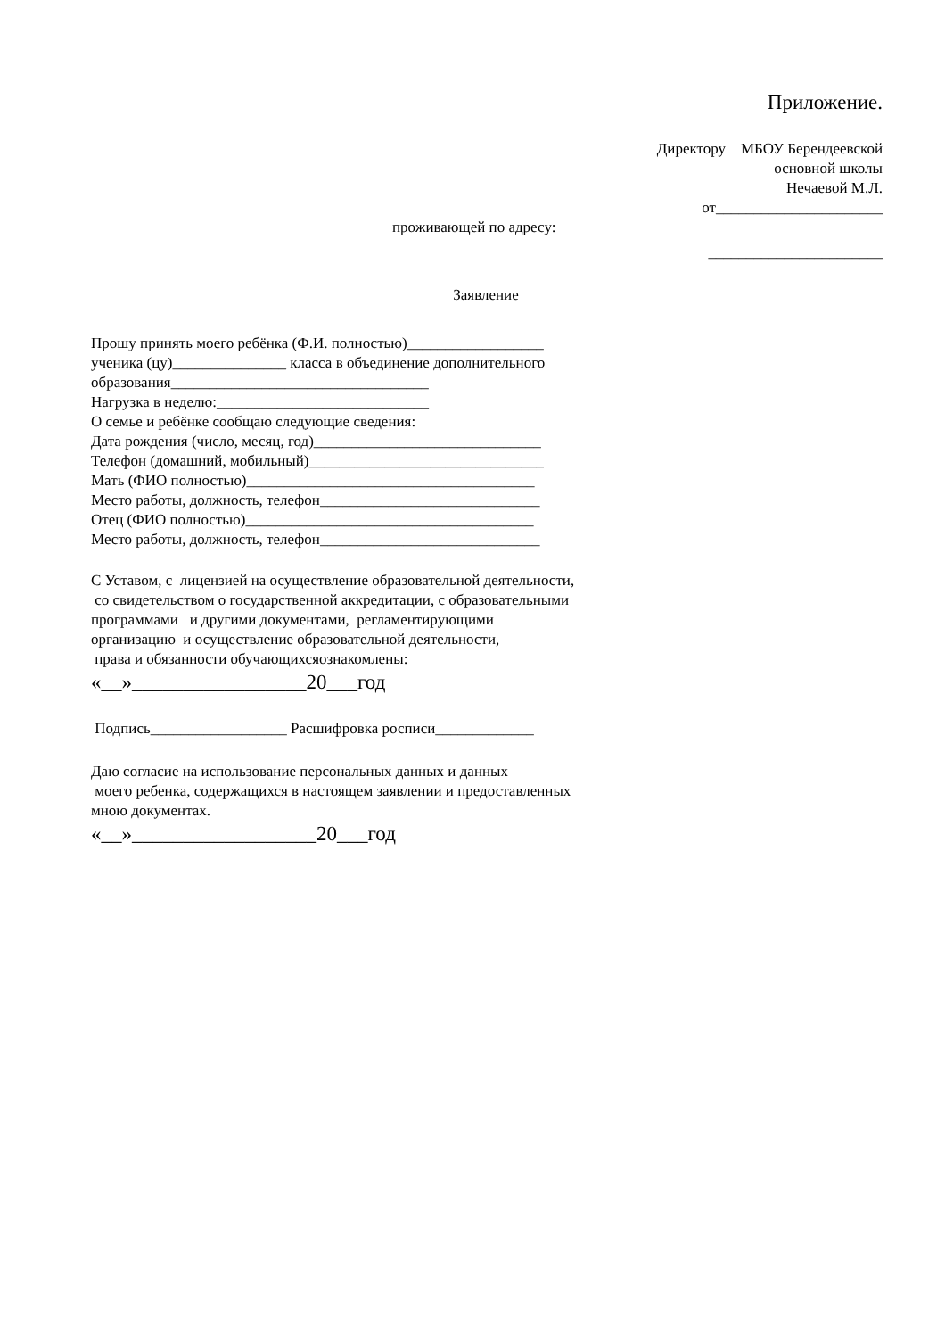Приложение.
Директору МБОУ Берендеевской
основной школы
Нечаевой М.Л.
от______________________
проживающей по адресу:
_______________________
Заявление
Прошу принять моего ребёнка (Ф.И. полностью)__________________
ученика (цу)_______________ класса в объединение дополнительного
образования__________________________________
Нагрузка в неделю:____________________________
О семье и ребёнке сообщаю следующие сведения:
Дата рождения (число, месяц, год)______________________________
Телефон (домашний, мобильный)_______________________________
Мать (ФИО полностью)______________________________________
Место работы, должность, телефон_____________________________
Отец (ФИО полностью)______________________________________
Место работы, должность, телефон_____________________________
С Уставом, с лицензией на осуществление образовательной деятельности,
со свидетельством о государственной аккредитации, с образовательными
программами и другими документами, регламентирующими
организацию и осуществление образовательной деятельности,
права и обязанности обучающихсяознакомлены:
«__»_________________20___год
Подпись__________________ Расшифровка росписи_____________
Даю согласие на использование персональных данных и данных
моего ребенка, содержащихся в настоящем заявлении и предоставленных
мною документах.
«__»__________________20___год